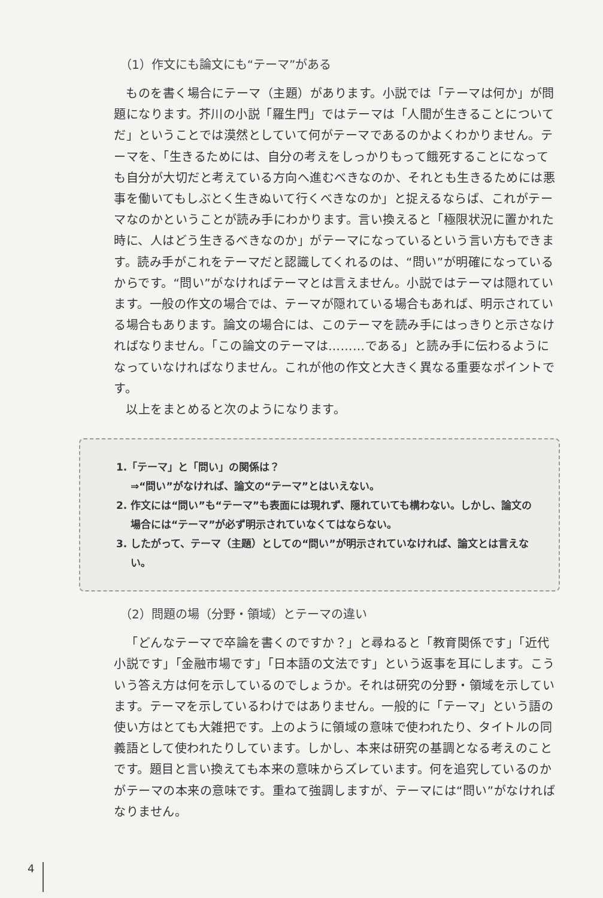（1）作文にも論文にも“テーマ”がある
ものを書く場合にテーマ（主題）があります。小説では「テーマは何か」が問題になります。芥川の小説「羅生門」ではテーマは「人間が生きることについてだ」ということでは漠然としていて何がテーマであるのかよくわかりません。テーマを、「生きるためには、自分の考えをしっかりもって餓死することになっても自分が大切だと考えている方向へ進むべきなのか、それとも生きるためには悪事を働いてもしぶとく生きぬいて行くべきなのか」と捉えるならば、これがテーマなのかということが読み手にわかります。言い換えると「極限状況に置かれた時に、人はどう生きるべきなのか」がテーマになっているという言い方もできます。読み手がこれをテーマだと認識してくれるのは、“問い”が明確になっているからです。“問い”がなければテーマとは言えません。小説ではテーマは隠れています。一般の作文の場合では、テーマが隠れている場合もあれば、明示されている場合もあります。論文の場合には、このテーマを読み手にはっきりと示さなければなりません。「この論文のテーマは………である」と読み手に伝わるようになっていなければなりません。これが他の作文と大きく異なる重要なポイントです。
以上をまとめると次のようになります。
1.「テーマ」と「問い」の関係は？
⇒“問い”がなければ、論文の“テーマ”とはいえない。
2. 作文には“問い”も“テーマ”も表面には現れず、隠れていても構わない。しかし、論文の場合には“テーマ”が必ず明示されていなくてはならない。
3. したがって、テーマ（主題）としての“問い”が明示されていなければ、論文とは言えない。
（2）問題の場（分野・領域）とテーマの違い
「どんなテーマで卒論を書くのですか？」と尋ねると「教育関係です」「近代小説です」「金融市場です」「日本語の文法です」という返事を耳にします。こういう答え方は何を示しているのでしょうか。それは研究の分野・領域を示しています。テーマを示しているわけではありません。一般的に「テーマ」という語の使い方はとても大雑把です。上のように領域の意味で使われたり、タイトルの同義語として使われたりしています。しかし、本来は研究の基調となる考えのことです。題目と言い換えても本来の意味からズレています。何を追究しているのかがテーマの本来の意味です。重ねて強調しますが、テーマには“問い”がなければなりません。
4